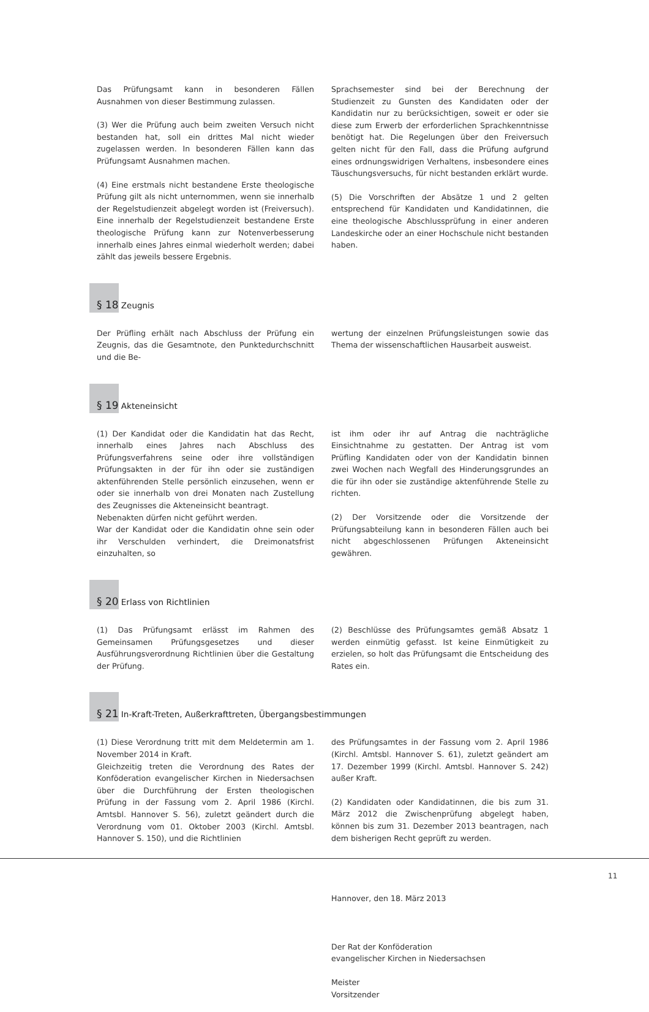Das Prüfungsamt kann in besonderen Fällen Ausnahmen von dieser Bestimmung zulassen.
(3) Wer die Prüfung auch beim zweiten Versuch nicht bestanden hat, soll ein drittes Mal nicht wieder zugelassen werden. In besonderen Fällen kann das Prüfungsamt Ausnahmen machen.
(4) Eine erstmals nicht bestandene Erste theologische Prüfung gilt als nicht unternommen, wenn sie innerhalb der Regelstudienzeit abgelegt worden ist (Freiversuch). Eine innerhalb der Regelstudienzeit bestandene Erste theologische Prüfung kann zur Notenverbesserung innerhalb eines Jahres einmal wiederholt werden; dabei zählt das jeweils bessere Ergebnis.
Sprachsemester sind bei der Berechnung der Studienzeit zu Gunsten des Kandidaten oder der Kandidatin nur zu berücksichtigen, soweit er oder sie diese zum Erwerb der erforderlichen Sprachkenntnisse benötigt hat. Die Regelungen über den Freiversuch gelten nicht für den Fall, dass die Prüfung aufgrund eines ordnungswidrigen Verhaltens, insbesondere eines Täuschungsversuchs, für nicht bestanden erklärt wurde.
(5) Die Vorschriften der Absätze 1 und 2 gelten entsprechend für Kandidaten und Kandidatinnen, die eine theologische Abschlussprüfung in einer anderen Landeskirche oder an einer Hochschule nicht bestanden haben.
§ 18 Zeugnis
Der Prüfling erhält nach Abschluss der Prüfung ein Zeugnis, das die Gesamtnote, den Punktedurchschnitt und die Be-
wertung der einzelnen Prüfungsleistungen sowie das Thema der wissenschaftlichen Hausarbeit ausweist.
§ 19 Akteneinsicht
(1) Der Kandidat oder die Kandidatin hat das Recht, innerhalb eines Jahres nach Abschluss des Prüfungsverfahrens seine oder ihre vollständigen Prüfungsakten in der für ihn oder sie zuständigen aktenführenden Stelle persönlich einzusehen, wenn er oder sie innerhalb von drei Monaten nach Zustellung des Zeugnisses die Akteneinsicht beantragt.
Nebenakten dürfen nicht geführt werden.
War der Kandidat oder die Kandidatin ohne sein oder ihr Verschulden verhindert, die Dreimonatsfrist einzuhalten, so
ist ihm oder ihr auf Antrag die nachträgliche Einsichtnahme zu gestatten. Der Antrag ist vom Prüfling Kandidaten oder von der Kandidatin binnen zwei Wochen nach Wegfall des Hinderungsgrundes an die für ihn oder sie zuständige aktenführende Stelle zu richten.
(2) Der Vorsitzende oder die Vorsitzende der Prüfungsabteilung kann in besonderen Fällen auch bei nicht abgeschlossenen Prüfungen Akteneinsicht gewähren.
§ 20 Erlass von Richtlinien
(1) Das Prüfungsamt erlässt im Rahmen des Gemeinsamen Prüfungsgesetzes und dieser Ausführungsverordnung Richtlinien über die Gestaltung der Prüfung.
(2) Beschlüsse des Prüfungsamtes gemäß Absatz 1 werden einmütig gefasst. Ist keine Einmütigkeit zu erzielen, so holt das Prüfungsamt die Entscheidung des Rates ein.
§ 21 In-Kraft-Treten, Außerkrafttreten, Übergangsbestimmungen
(1) Diese Verordnung tritt mit dem Meldetermin am 1. November 2014 in Kraft.
Gleichzeitig treten die Verordnung des Rates der Konföderation evangelischer Kirchen in Niedersachsen über die Durchführung der Ersten theologischen Prüfung in der Fassung vom 2. April 1986 (Kirchl. Amtsbl. Hannover S. 56), zuletzt geändert durch die Verordnung vom 01. Oktober 2003 (Kirchl. Amtsbl. Hannover S. 150), und die Richtlinien
des Prüfungsamtes in der Fassung vom 2. April 1986 (Kirchl. Amtsbl. Hannover S. 61), zuletzt geändert am 17. Dezember 1999 (Kirchl. Amtsbl. Hannover S. 242) außer Kraft.
(2) Kandidaten oder Kandidatinnen, die bis zum 31. März 2012 die Zwischenprüfung abgelegt haben, können bis zum 31. Dezember 2013 beantragen, nach dem bisherigen Recht geprüft zu werden.
Hannover, den 18. März 2013
Der Rat der Konföderation
evangelischer Kirchen in Niedersachsen
Meister
Vorsitzender
11